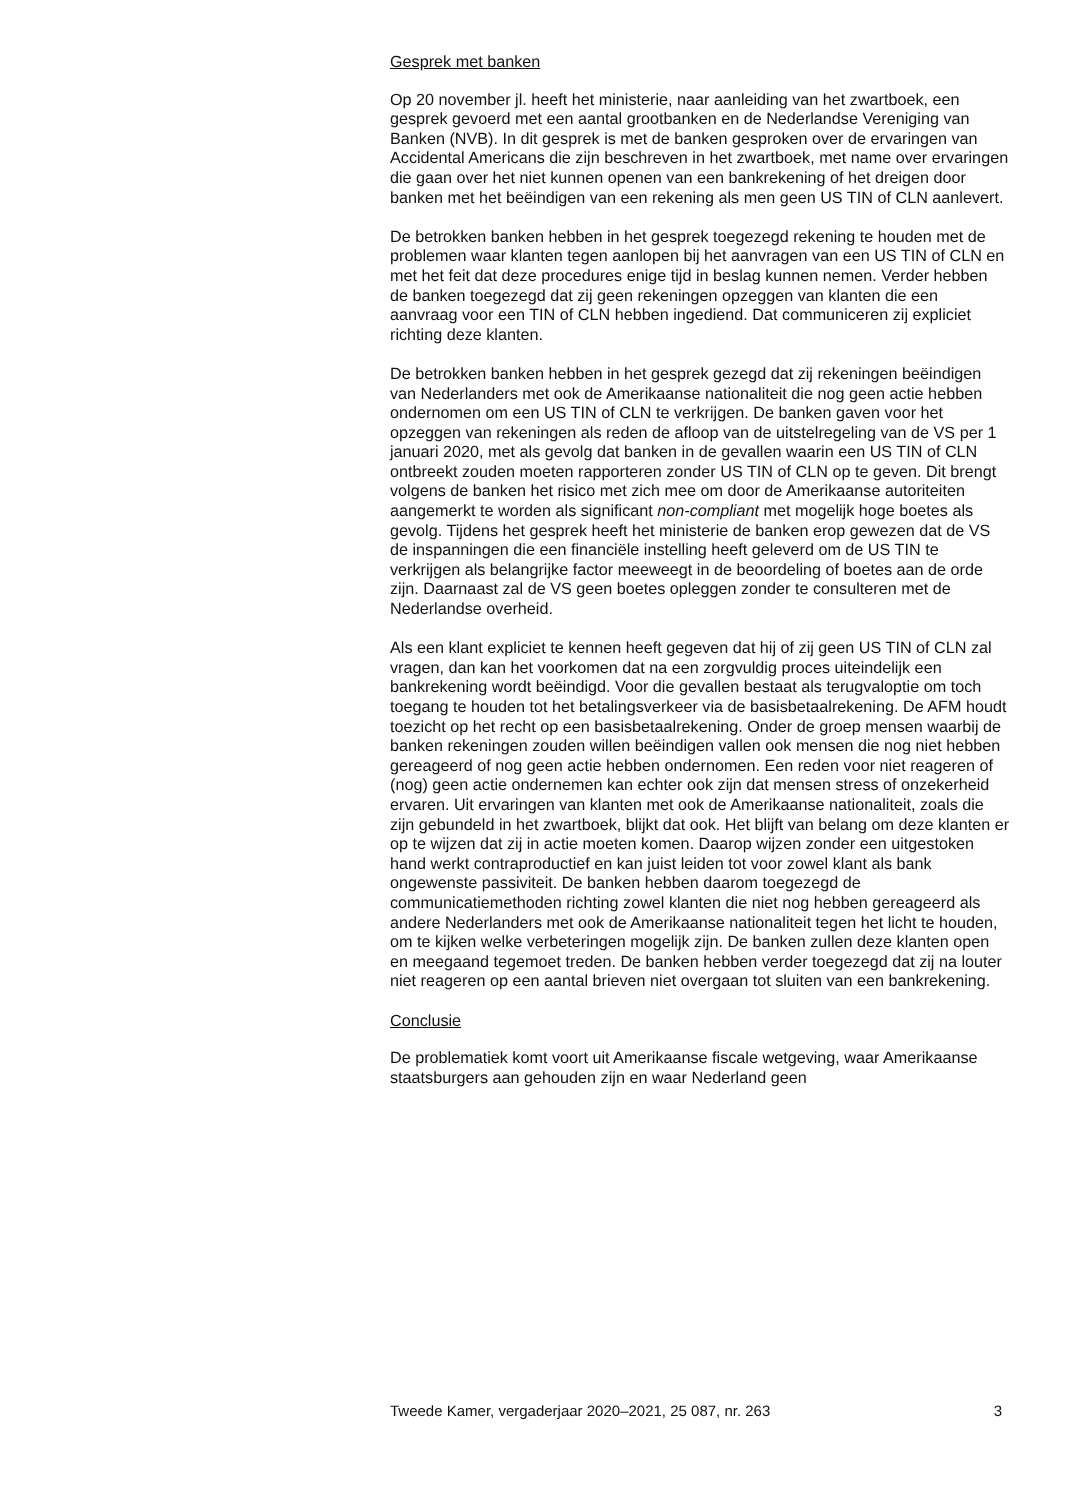Gesprek met banken
Op 20 november jl. heeft het ministerie, naar aanleiding van het zwartboek, een gesprek gevoerd met een aantal grootbanken en de Nederlandse Vereniging van Banken (NVB). In dit gesprek is met de banken gesproken over de ervaringen van Accidental Americans die zijn beschreven in het zwartboek, met name over ervaringen die gaan over het niet kunnen openen van een bankrekening of het dreigen door banken met het beëindigen van een rekening als men geen US TIN of CLN aanlevert.
De betrokken banken hebben in het gesprek toegezegd rekening te houden met de problemen waar klanten tegen aanlopen bij het aanvragen van een US TIN of CLN en met het feit dat deze procedures enige tijd in beslag kunnen nemen. Verder hebben de banken toegezegd dat zij geen rekeningen opzeggen van klanten die een aanvraag voor een TIN of CLN hebben ingediend. Dat communiceren zij expliciet richting deze klanten.
De betrokken banken hebben in het gesprek gezegd dat zij rekeningen beëindigen van Nederlanders met ook de Amerikaanse nationaliteit die nog geen actie hebben ondernomen om een US TIN of CLN te verkrijgen. De banken gaven voor het opzeggen van rekeningen als reden de afloop van de uitstelregeling van de VS per 1 januari 2020, met als gevolg dat banken in de gevallen waarin een US TIN of CLN ontbreekt zouden moeten rapporteren zonder US TIN of CLN op te geven. Dit brengt volgens de banken het risico met zich mee om door de Amerikaanse autoriteiten aangemerkt te worden als significant non-compliant met mogelijk hoge boetes als gevolg. Tijdens het gesprek heeft het ministerie de banken erop gewezen dat de VS de inspanningen die een financiële instelling heeft geleverd om de US TIN te verkrijgen als belangrijke factor meeweegt in de beoordeling of boetes aan de orde zijn. Daarnaast zal de VS geen boetes opleggen zonder te consulteren met de Nederlandse overheid.
Als een klant expliciet te kennen heeft gegeven dat hij of zij geen US TIN of CLN zal vragen, dan kan het voorkomen dat na een zorgvuldig proces uiteindelijk een bankrekening wordt beëindigd. Voor die gevallen bestaat als terugvaloptie om toch toegang te houden tot het betalingsverkeer via de basisbetaalrekening. De AFM houdt toezicht op het recht op een basisbetaalrekening. Onder de groep mensen waarbij de banken rekeningen zouden willen beëindigen vallen ook mensen die nog niet hebben gereageerd of nog geen actie hebben ondernomen. Een reden voor niet reageren of (nog) geen actie ondernemen kan echter ook zijn dat mensen stress of onzekerheid ervaren. Uit ervaringen van klanten met ook de Amerikaanse nationaliteit, zoals die zijn gebundeld in het zwartboek, blijkt dat ook. Het blijft van belang om deze klanten er op te wijzen dat zij in actie moeten komen. Daarop wijzen zonder een uitgestoken hand werkt contraproductief en kan juist leiden tot voor zowel klant als bank ongewenste passiviteit. De banken hebben daarom toegezegd de communicatiemethoden richting zowel klanten die niet nog hebben gereageerd als andere Nederlanders met ook de Amerikaanse nationaliteit tegen het licht te houden, om te kijken welke verbeteringen mogelijk zijn. De banken zullen deze klanten open en meegaand tegemoet treden. De banken hebben verder toegezegd dat zij na louter niet reageren op een aantal brieven niet overgaan tot sluiten van een bankrekening.
Conclusie
De problematiek komt voort uit Amerikaanse fiscale wetgeving, waar Amerikaanse staatsburgers aan gehouden zijn en waar Nederland geen
Tweede Kamer, vergaderjaar 2020–2021, 25 087, nr. 263 3